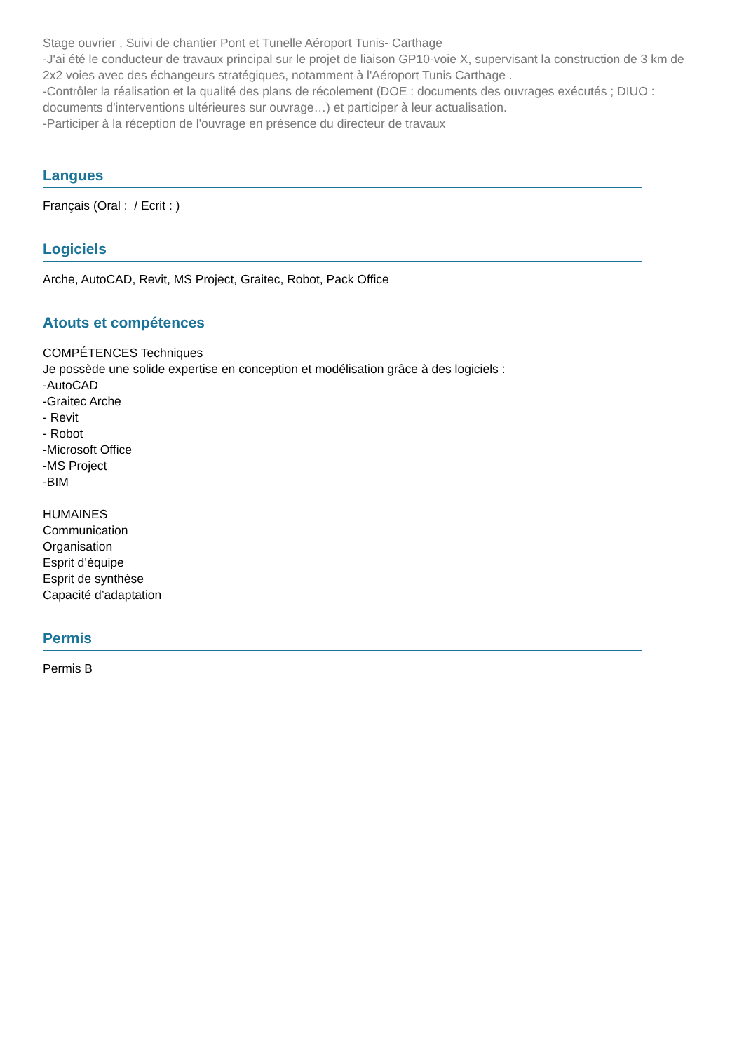Stage ouvrier , Suivi de chantier Pont et Tunelle Aéroport Tunis- Carthage
-J'ai été le conducteur de travaux principal sur le projet de liaison GP10-voie X, supervisant la construction de 3 km de 2x2 voies avec des échangeurs stratégiques, notamment à l'Aéroport Tunis Carthage .
-Contrôler la réalisation et la qualité des plans de récolement (DOE : documents des ouvrages exécutés ; DIUO : documents d'interventions ultérieures sur ouvrage…) et participer à leur actualisation.
-Participer à la réception de l'ouvrage en présence du directeur de travaux
Langues
Français (Oral : / Ecrit : )
Logiciels
Arche, AutoCAD, Revit, MS Project, Graitec, Robot, Pack Office
Atouts et compétences
COMPÉTENCES Techniques
Je possède une solide expertise en conception et modélisation grâce à des logiciels :
-AutoCAD
-Graitec Arche
- Revit
- Robot
-Microsoft Office
-MS Project
-BIM
HUMAINES
Communication
Organisation
Esprit d’équipe
Esprit de synthèse
Capacité d’adaptation
Permis
Permis B